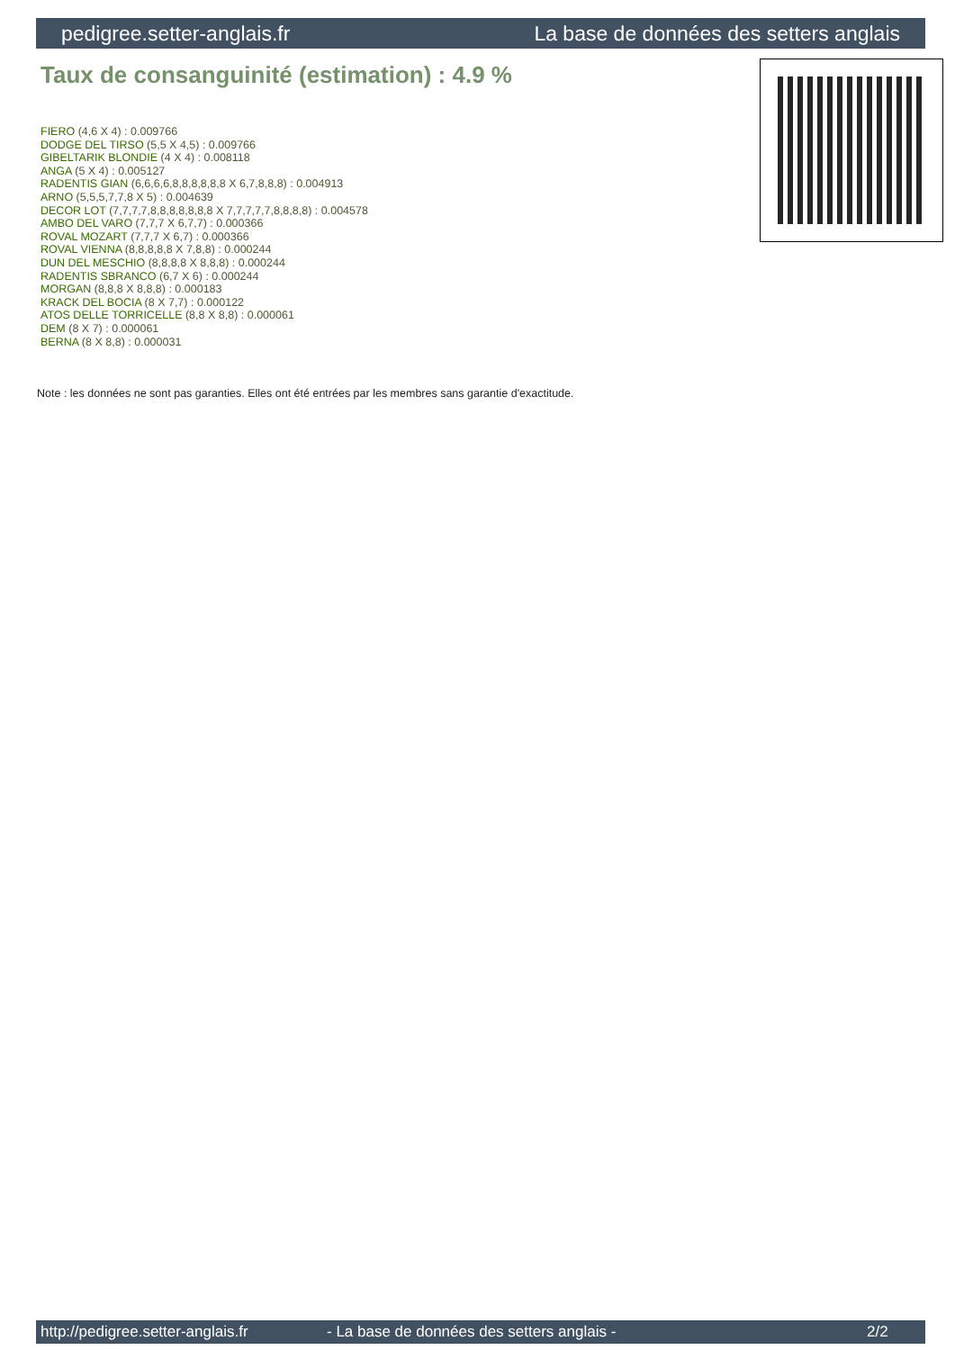pedigree.setter-anglais.fr La base de données des setters anglais
Taux de consanguinité (estimation) : 4.9 %
FIERO (4,6 X 4) : 0.009766
DODGE DEL TIRSO (5,5 X 4,5) : 0.009766
GIBELTARIK BLONDIE (4 X 4) : 0.008118
ANGA (5 X 4) : 0.005127
RADENTIS GIAN (6,6,6,6,8,8,8,8,8,8 X 6,7,8,8,8) : 0.004913
ARNO (5,5,5,7,7,8 X 5) : 0.004639
DECOR LOT (7,7,7,7,8,8,8,8,8,8,8 X 7,7,7,7,7,8,8,8,8) : 0.004578
AMBO DEL VARO (7,7,7 X 6,7,7) : 0.000366
ROVAL MOZART (7,7,7 X 6,7) : 0.000366
ROVAL VIENNA (8,8,8,8,8 X 7,8,8) : 0.000244
DUN DEL MESCHIO (8,8,8,8 X 8,8,8) : 0.000244
RADENTIS SBRANCO (6,7 X 6) : 0.000244
MORGAN (8,8,8 X 8,8,8) : 0.000183
KRACK DEL BOCIA (8 X 7,7) : 0.000122
ATOS DELLE TORRICELLE (8,8 X 8,8) : 0.000061
DEM (8 X 7) : 0.000061
BERNA (8 X 8,8) : 0.000031
Note : les données ne sont pas garanties. Elles ont été entrées par les membres sans garantie d'exactitude.
http://pedigree.setter-anglais.fr - La base de données des setters anglais - 2/2